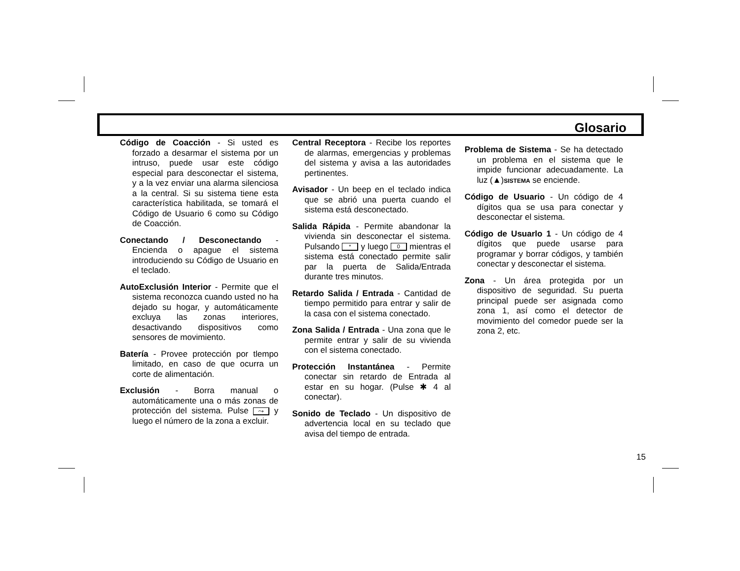Glosario
Código de Coacción - Si usted es forzado a desarmar el sistema por un intruso, puede usar este código especial para desconectar el sistema, y a la vez enviar una alarma silenciosa a la central. Si su sistema tiene esta característica habilitada, se tomará el Código de Usuario 6 como su Código de Coacción.
Conectando / Desconectando - Encienda o apague el sistema introduciendo su Código de Usuario en el teclado.
AutoExclusión Interior - Permite que el sistema reconozca cuando usted no ha dejado su hogar, y automáticamente excluya las zonas interiores, desactivando dispositivos como sensores de movimiento.
Batería - Provee protección por tlempo limitado, en caso de que ocurra un corte de alimentación.
Exclusión - Borra manual o automáticamente una o más zonas de protección del sistema. Pulse ⤳ y luego el número de la zona a excluir.
Central Receptora - Recibe los reportes de alarmas, emergencias y problemas del sistema y avisa a las autoridades pertinentes.
Avisador - Un beep en el teclado indica que se abrió una puerta cuando el sistema está desconectado.
Salida Rápida - Permite abandonar la vivienda sin desconectar el sistema. Pulsando * y luego 0 mientras el sistema está conectado permite salir par la puerta de Salida/Entrada durante tres minutos.
Retardo Salida / Entrada - Cantidad de tiempo permitido para entrar y salir de la casa con el sistema conectado.
Zona Salida / Entrada - Una zona que le permite entrar y salir de su vivienda con el sistema conectado.
Protección Instantánea - Permite conectar sin retardo de Entrada al estar en su hogar. (Pulse ✱ 4 al conectar).
Sonido de Teclado - Un dispositivo de advertencia local en su teclado que avisa del tiempo de entrada.
Problema de Sistema - Se ha detectado un problema en el sistema que le impide funcionar adecuadamente. La luz (▲)SISTEMA se enciende.
Código de Usuario - Un código de 4 dígitos qua se usa para conectar y desconectar el sistema.
Código de Usuarlo 1 - Un código de 4 dígitos que puede usarse para programar y borrar códigos, y también conectar y desconectar el sistema.
Zona - Un área protegida por un dispositivo de seguridad. Su puerta principal puede ser asignada como zona 1, así como el detector de movimiento del comedor puede ser la zona 2, etc.
15